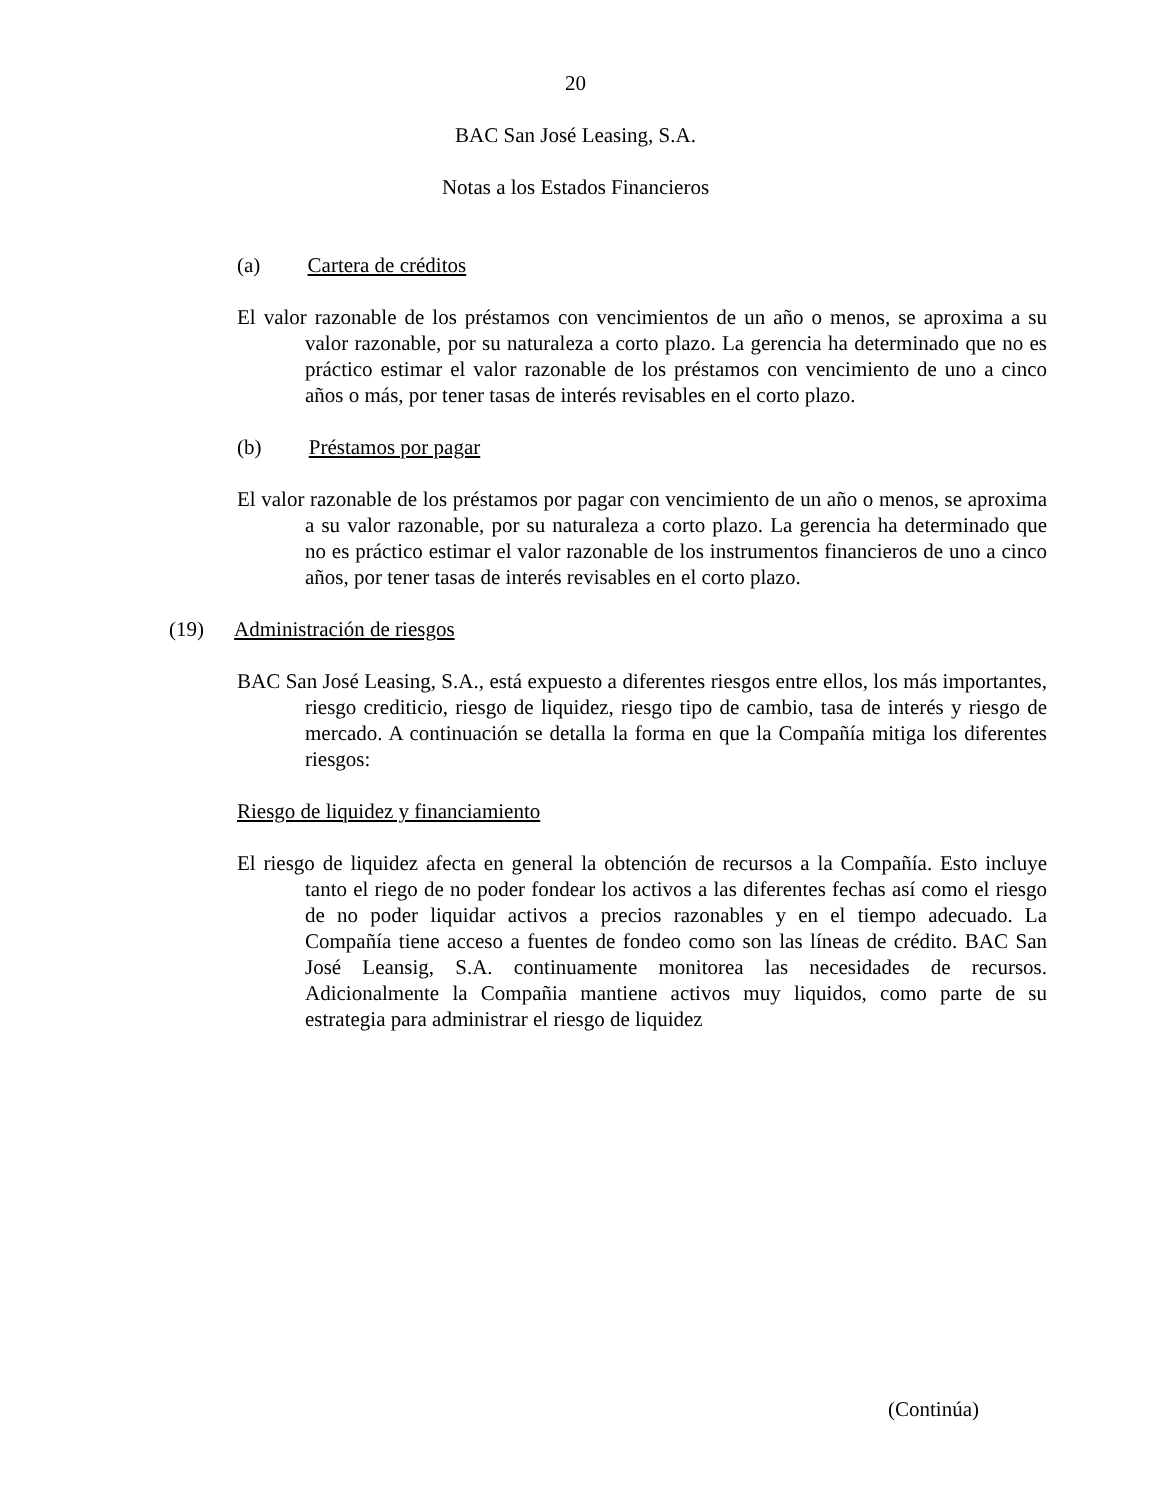20
BAC San José Leasing, S.A.
Notas a los Estados Financieros
(a) Cartera de créditos
El valor razonable de los préstamos con vencimientos de un año o menos, se aproxima a su valor razonable, por su naturaleza a corto plazo. La gerencia ha determinado que no es práctico estimar el valor razonable de los préstamos con vencimiento de uno a cinco años o más, por tener tasas de interés revisables en el corto plazo.
(b) Préstamos por pagar
El valor razonable de los préstamos por pagar con vencimiento de un año o menos, se aproxima a su valor razonable, por su naturaleza a corto plazo. La gerencia ha determinado que no es práctico estimar el valor razonable de los instrumentos financieros de uno a cinco años, por tener tasas de interés revisables en el corto plazo.
(19) Administración de riesgos
BAC San José Leasing, S.A., está expuesto a diferentes riesgos entre ellos, los más importantes, riesgo crediticio, riesgo de liquidez, riesgo tipo de cambio, tasa de interés y riesgo de mercado. A continuación se detalla la forma en que la Compañía mitiga los diferentes riesgos:
Riesgo de liquidez y financiamiento
El riesgo de liquidez afecta en general la obtención de recursos a la Compañía. Esto incluye tanto el riego de no poder fondear los activos a las diferentes fechas así como el riesgo de no poder liquidar activos a precios razonables y en el tiempo adecuado. La Compañía tiene acceso a fuentes de fondeo como son las líneas de crédito. BAC San José Leansig, S.A. continuamente monitorea las necesidades de recursos. Adicionalmente la Compañia mantiene activos muy liquidos, como parte de su estrategia para administrar el riesgo de liquidez
(Continúa)